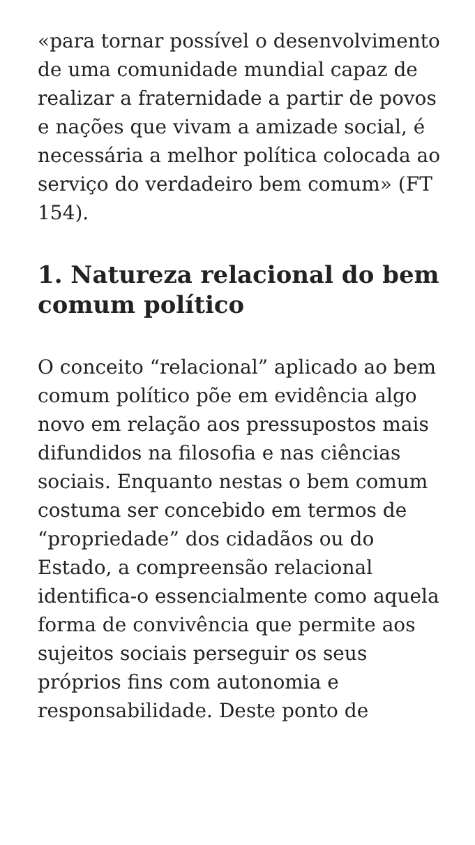«para tornar possível o desenvolvimento de uma comunidade mundial capaz de realizar a fraternidade a partir de povos e nações que vivam a amizade social, é necessária a melhor política colocada ao serviço do verdadeiro bem comum» (FT 154).
1. Natureza relacional do bem comum político
O conceito “relacional” aplicado ao bem comum político põe em evidência algo novo em relação aos pressupostos mais difundidos na filosofia e nas ciências sociais. Enquanto nestas o bem comum costuma ser concebido em termos de “propriedade” dos cidadãos ou do Estado, a compreensão relacional identifica-o essencialmente como aquela forma de convivência que permite aos sujeitos sociais perseguir os seus próprios fins com autonomia e responsabilidade. Deste ponto de